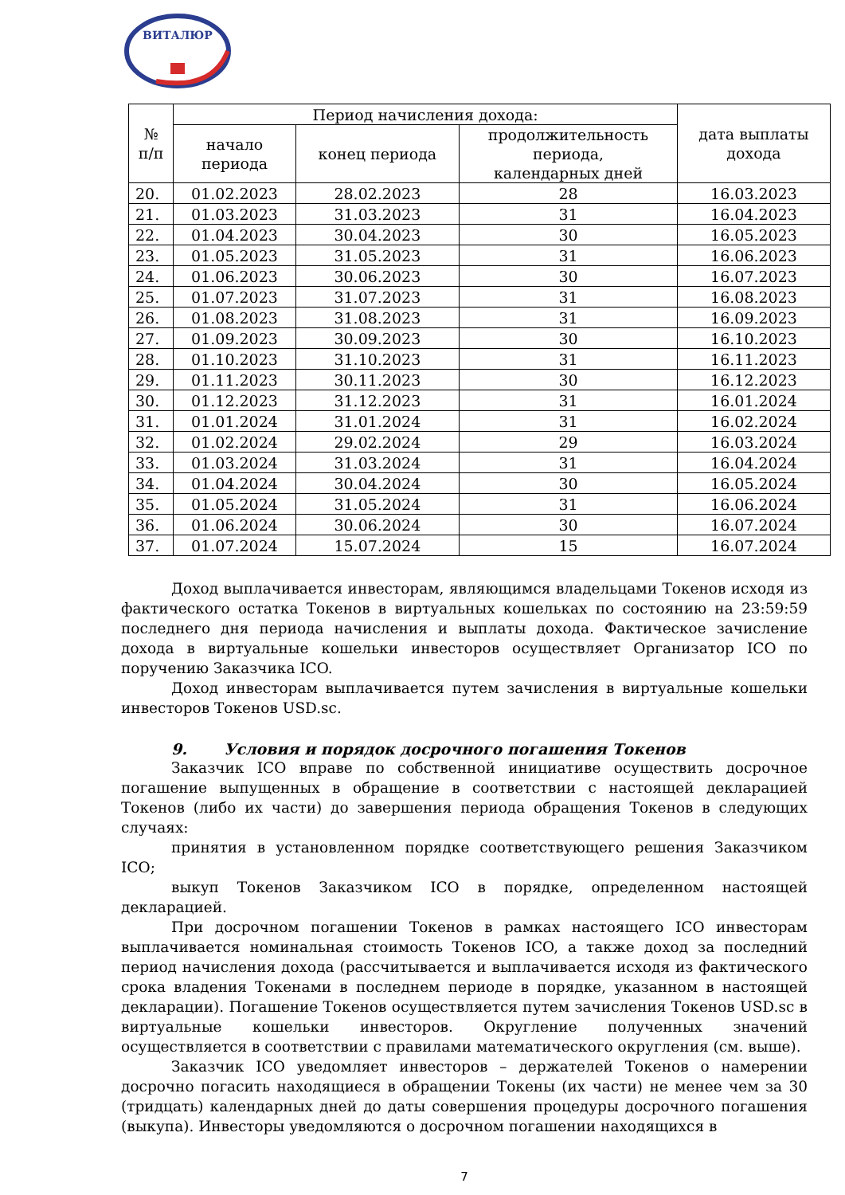ВИТАЛЮР
| № п/п | Период начисления дохода: | | | дата выплаты дохода |
| --- | --- | --- | --- | --- |
| | начало периода | конец периода | продолжительность периода, календарных дней | |
| 20. | 01.02.2023 | 28.02.2023 | 28 | 16.03.2023 |
| 21. | 01.03.2023 | 31.03.2023 | 31 | 16.04.2023 |
| 22. | 01.04.2023 | 30.04.2023 | 30 | 16.05.2023 |
| 23. | 01.05.2023 | 31.05.2023 | 31 | 16.06.2023 |
| 24. | 01.06.2023 | 30.06.2023 | 30 | 16.07.2023 |
| 25. | 01.07.2023 | 31.07.2023 | 31 | 16.08.2023 |
| 26. | 01.08.2023 | 31.08.2023 | 31 | 16.09.2023 |
| 27. | 01.09.2023 | 30.09.2023 | 30 | 16.10.2023 |
| 28. | 01.10.2023 | 31.10.2023 | 31 | 16.11.2023 |
| 29. | 01.11.2023 | 30.11.2023 | 30 | 16.12.2023 |
| 30. | 01.12.2023 | 31.12.2023 | 31 | 16.01.2024 |
| 31. | 01.01.2024 | 31.01.2024 | 31 | 16.02.2024 |
| 32. | 01.02.2024 | 29.02.2024 | 29 | 16.03.2024 |
| 33. | 01.03.2024 | 31.03.2024 | 31 | 16.04.2024 |
| 34. | 01.04.2024 | 30.04.2024 | 30 | 16.05.2024 |
| 35. | 01.05.2024 | 31.05.2024 | 31 | 16.06.2024 |
| 36. | 01.06.2024 | 30.06.2024 | 30 | 16.07.2024 |
| 37. | 01.07.2024 | 15.07.2024 | 15 | 16.07.2024 |
Доход выплачивается инвесторам, являющимся владельцами Токенов исходя из фактического остатка Токенов в виртуальных кошельках по состоянию на 23:59:59 последнего дня периода начисления и выплаты дохода. Фактическое зачисление дохода в виртуальные кошельки инвесторов осуществляет Организатор ICO по поручению Заказчика ICO.
Доход инвесторам выплачивается путем зачисления в виртуальные кошельки инвесторов Токенов USD.sc.
9. Условия и порядок досрочного погашения Токенов
Заказчик ICO вправе по собственной инициативе осуществить досрочное погашение выпущенных в обращение в соответствии с настоящей декларацией Токенов (либо их части) до завершения периода обращения Токенов в следующих случаях:
принятия в установленном порядке соответствующего решения Заказчиком ICO;
выкуп Токенов Заказчиком ICO в порядке, определенном настоящей декларацией.
При досрочном погашении Токенов в рамках настоящего ICO инвесторам выплачивается номинальная стоимость Токенов ICO, а также доход за последний период начисления дохода (рассчитывается и выплачивается исходя из фактического срока владения Токенами в последнем периоде в порядке, указанном в настоящей декларации). Погашение Токенов осуществляется путем зачисления Токенов USD.sc в виртуальные кошельки инвесторов. Округление полученных значений осуществляется в соответствии с правилами математического округления (см. выше).
Заказчик ICO уведомляет инвесторов – держателей Токенов о намерении досрочно погасить находящиеся в обращении Токены (их части) не менее чем за 30 (тридцать) календарных дней до даты совершения процедуры досрочного погашения (выкупа). Инвесторы уведомляются о досрочном погашении находящихся в
7